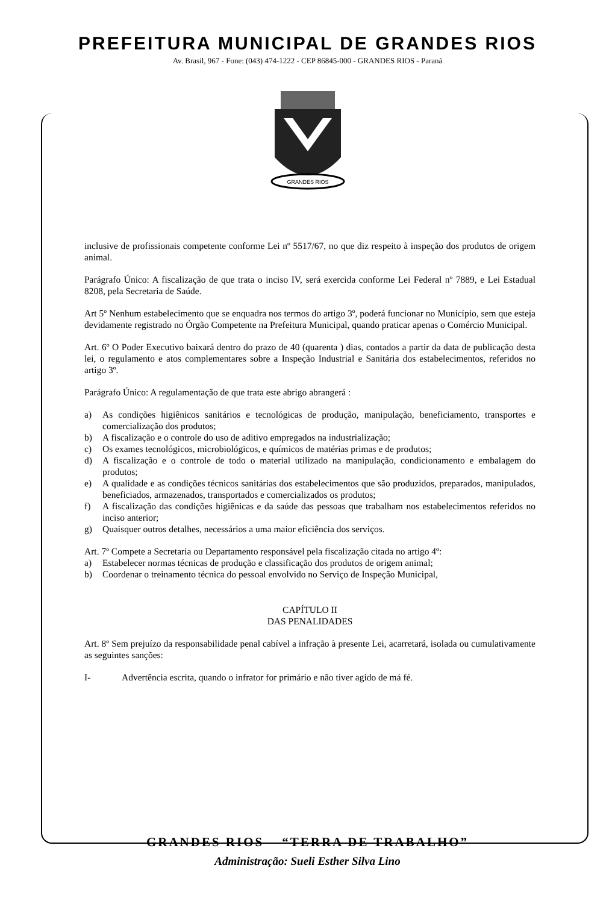PREFEITURA MUNICIPAL DE GRANDES RIOS
Av. Brasil, 967 - Fone: (043) 474-1222 - CEP 86845-000 - GRANDES RIOS - Paraná
GRANDES RIOS
inclusive de profissionais competente conforme Lei nº 5517/67, no que diz respeito à inspeção dos produtos de origem animal.
Parágrafo Único: A fiscalização de que trata o inciso IV, será exercida conforme Lei Federal nº 7889, e Lei Estadual 8208, pela Secretaria de Saúde.
Art 5º Nenhum estabelecimento que se enquadra nos termos do artigo 3º, poderá funcionar no Município, sem que esteja devidamente registrado no Órgão Competente na Prefeitura Municipal, quando praticar apenas o Comércio Municipal.
Art. 6º O Poder Executivo baixará dentro do prazo de 40 (quarenta ) dias, contados a partir da data de publicação desta lei, o regulamento e atos complementares sobre a Inspeção Industrial e Sanitária dos estabelecimentos, referidos no artigo 3º.
Parágrafo Único: A regulamentação de que trata este abrigo abrangerá :
a) As condições higiênicos sanitários e tecnológicas de produção, manipulação, beneficiamento, transportes e comercialização dos produtos;
b) A fiscalização e o controle do uso de aditivo empregados na industrialização;
c) Os exames tecnológicos, microbiológicos, e químicos de matérias primas e de produtos;
d) A fiscalização e o controle de todo o material utilizado na manipulação, condicionamento e embalagem do produtos;
e) A qualidade e as condições técnicos sanitárias dos estabelecimentos que são produzidos, preparados, manipulados, beneficiados, armazenados, transportados e comercializados os produtos;
f) A fiscalização das condições higiênicas e da saúde das pessoas que trabalham nos estabelecimentos referidos no inciso anterior;
g) Quaisquer outros detalhes, necessários a uma maior eficiência dos serviços.
Art. 7º Compete a Secretaria ou Departamento responsável pela fiscalização citada no artigo 4º:
a) Estabelecer normas técnicas de produção e classificação dos produtos de origem animal;
b) Coordenar o treinamento técnica do pessoal envolvido no Serviço de Inspeção Municipal,
CAPÍTULO II
DAS PENALIDADES
Art. 8º Sem prejuízo da responsabilidade penal cabível a infração à presente Lei, acarretará, isolada ou cumulativamente as seguintes sanções:
I- Advertência escrita, quando o infrator for primário e não tiver agido de má fé.
GRANDES RIOS – “TERRA DE TRABALHO”
Administração: Sueli Esther Silva Lino